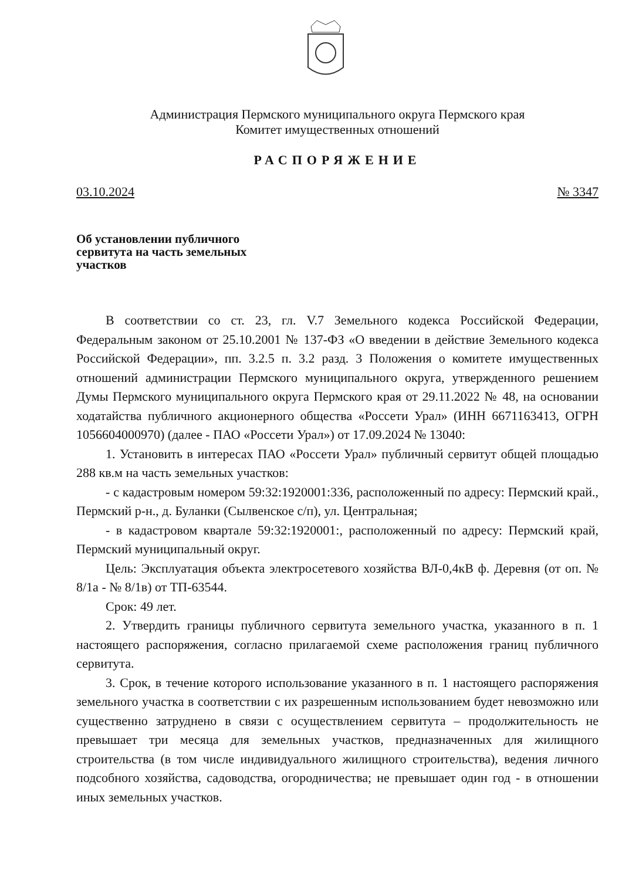Администрация Пермского муниципального округа Пермского края
Комитет имущественных отношений
РАСПОРЯЖЕНИЕ
03.10.2024 № 3347
Об установлении публичного сервитута на часть земельных участков
В соответствии со ст. 23, гл. V.7 Земельного кодекса Российской Федерации, Федеральным законом от 25.10.2001 № 137-ФЗ «О введении в действие Земельного кодекса Российской Федерации», пп. 3.2.5 п. 3.2 разд. 3 Положения о комитете имущественных отношений администрации Пермского муниципального округа, утвержденного решением Думы Пермского муниципального округа Пермского края от 29.11.2022 № 48, на основании ходатайства публичного акционерного общества «Россети Урал» (ИНН 6671163413, ОГРН 1056604000970) (далее - ПАО «Россети Урал») от 17.09.2024 № 13040:
1. Установить в интересах ПАО «Россети Урал» публичный сервитут общей площадью 288 кв.м на часть земельных участков:
- с кадастровым номером 59:32:1920001:336, расположенный по адресу: Пермский край., Пермский р-н., д. Буланки (Сылвенское с/п), ул. Центральная;
- в кадастровом квартале 59:32:1920001:, расположенный по адресу: Пермский край, Пермский муниципальный округ.
Цель: Эксплуатация объекта электросетевого хозяйства ВЛ-0,4кВ ф. Деревня (от оп. № 8/1а - № 8/1в) от ТП-63544.
Срок: 49 лет.
2. Утвердить границы публичного сервитута земельного участка, указанного в п. 1 настоящего распоряжения, согласно прилагаемой схеме расположения границ публичного сервитута.
3. Срок, в течение которого использование указанного в п. 1 настоящего распоряжения земельного участка в соответствии с их разрешенным использованием будет невозможно или существенно затруднено в связи с осуществлением сервитута – продолжительность не превышает три месяца для земельных участков, предназначенных для жилищного строительства (в том числе индивидуального жилищного строительства), ведения личного подсобного хозяйства, садоводства, огородничества; не превышает один год - в отношении иных земельных участков.